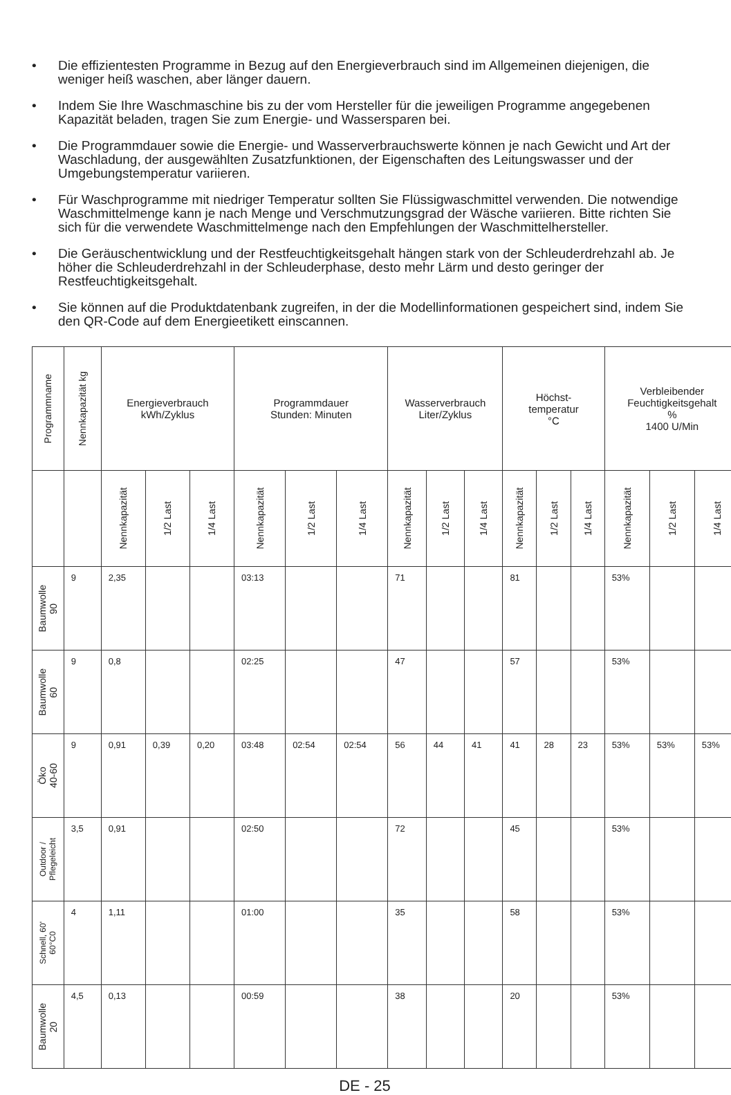• Die effizientesten Programme in Bezug auf den Energieverbrauch sind im Allgemeinen diejenigen, die weniger heiß waschen, aber länger dauern.
• Indem Sie Ihre Waschmaschine bis zu der vom Hersteller für die jeweiligen Programme angegebenen Kapazität beladen, tragen Sie zum Energie- und Wassersparen bei.
• Die Programmdauer sowie die Energie- und Wasserverbrauchswerte können je nach Gewicht und Art der Waschladung, der ausgewählten Zusatzfunktionen, der Eigenschaften des Leitungswasser und der Umgebungstemperatur variieren.
• Für Waschprogramme mit niedriger Temperatur sollten Sie Flüssigwaschmittel verwenden. Die notwendige Waschmittelmenge kann je nach Menge und Verschmutzungsgrad der Wäsche variieren. Bitte richten Sie sich für die verwendete Waschmittelmenge nach den Empfehlungen der Waschmittelhersteller.
• Die Geräuschentwicklung und der Restfeuchtigkeitsgehalt hängen stark von der Schleuderdrehzahl ab. Je höher die Schleuderdrehzahl in der Schleuderphase, desto mehr Lärm und desto geringer der Restfeuchtigkeitsgehalt.
• Sie können auf die Produktdatenbank zugreifen, in der die Modellinformationen gespeichert sind, indem Sie den QR-Code auf dem Energieetikett einscannen.
| Programmname | Nennkapazität kg | Energieverbrauch kWh/Zyklus | | | Programmdauer Stunden: Minuten | | | Wasserverbrauch Liter/Zyklus | | | Höchst- temperatur °C | | | Verbleibender Feuchtigkeitsgehalt % 1400 U/Min | | |
| --- | --- | --- | --- | --- | --- | --- | --- | --- | --- | --- | --- | --- | --- | --- | --- | --- |
| | | Nennkapazität | 1/2 Last | 1/4 Last | Nennkapazität | 1/2 Last | 1/4 Last | Nennkapazität | 1/2 Last | 1/4 Last | Nennkapazität | 1/2 Last | 1/4 Last | Nennkapazität | 1/2 Last | 1/4 Last |
| Baumwolle 90 | 9 | 2,35 | | | 03:13 | | | 71 | | | 81 | | | 53% | | |
| Baumwolle 60 | 9 | 0,8 | | | 02:25 | | | 47 | | | 57 | | | 53% | | |
| Öko 40-60 | 9 | 0,91 | 0,39 | 0,20 | 03:48 | 02:54 | 02:54 | 56 | 44 | 41 | 41 | 28 | 23 | 53% | 53% | 53% |
| Outdoor / Pflegeleicht | 3,5 | 0,91 | | | 02:50 | | | 72 | | | 45 | | | 53% | | |
| Schnell, 60' 60°C0 | 4 | 1,11 | | | 01:00 | | | 35 | | | 58 | | | 53% | | |
| Baumwolle 20 | 4,5 | 0,13 | | | 00:59 | | | 38 | | | 20 | | | 53% | | |
DE - 25